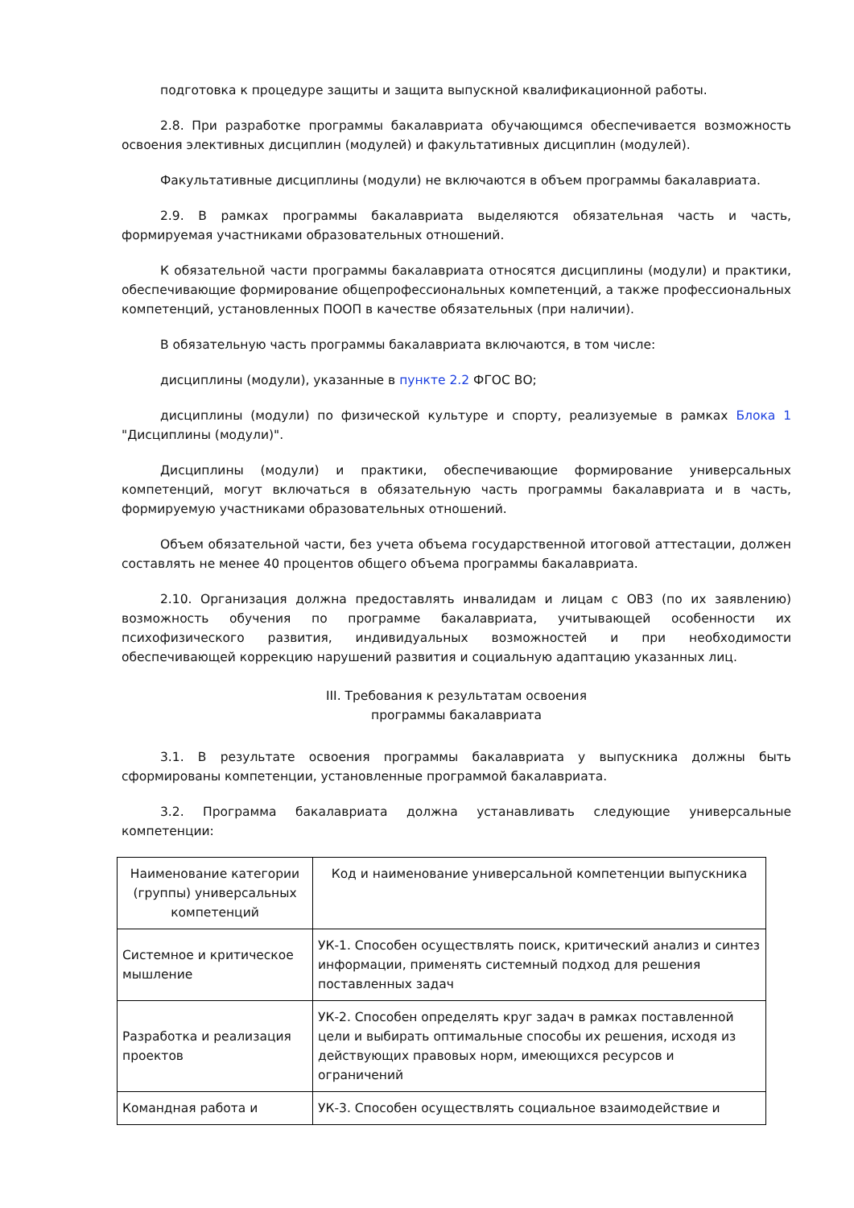подготовка к процедуре защиты и защита выпускной квалификационной работы.
2.8. При разработке программы бакалавриата обучающимся обеспечивается возможность освоения элективных дисциплин (модулей) и факультативных дисциплин (модулей).
Факультативные дисциплины (модули) не включаются в объем программы бакалавриата.
2.9. В рамках программы бакалавриата выделяются обязательная часть и часть, формируемая участниками образовательных отношений.
К обязательной части программы бакалавриата относятся дисциплины (модули) и практики, обеспечивающие формирование общепрофессиональных компетенций, а также профессиональных компетенций, установленных ПООП в качестве обязательных (при наличии).
В обязательную часть программы бакалавриата включаются, в том числе:
дисциплины (модули), указанные в пункте 2.2 ФГОС ВО;
дисциплины (модули) по физической культуре и спорту, реализуемые в рамках Блока 1 "Дисциплины (модули)".
Дисциплины (модули) и практики, обеспечивающие формирование универсальных компетенций, могут включаться в обязательную часть программы бакалавриата и в часть, формируемую участниками образовательных отношений.
Объем обязательной части, без учета объема государственной итоговой аттестации, должен составлять не менее 40 процентов общего объема программы бакалавриата.
2.10. Организация должна предоставлять инвалидам и лицам с ОВЗ (по их заявлению) возможность обучения по программе бакалавриата, учитывающей особенности их психофизического развития, индивидуальных возможностей и при необходимости обеспечивающей коррекцию нарушений развития и социальную адаптацию указанных лиц.
III. Требования к результатам освоения
программы бакалавриата
3.1. В результате освоения программы бакалавриата у выпускника должны быть сформированы компетенции, установленные программой бакалавриата.
3.2. Программа бакалавриата должна устанавливать следующие универсальные компетенции:
| Наименование категории (группы) универсальных компетенций | Код и наименование универсальной компетенции выпускника |
| Системное и критическое мышление | УК-1. Способен осуществлять поиск, критический анализ и синтез информации, применять системный подход для решения поставленных задач |
| Разработка и реализация проектов | УК-2. Способен определять круг задач в рамках поставленной цели и выбирать оптимальные способы их решения, исходя из действующих правовых норм, имеющихся ресурсов и ограничений |
| Командная работа и | УК-3. Способен осуществлять социальное взаимодействие и |